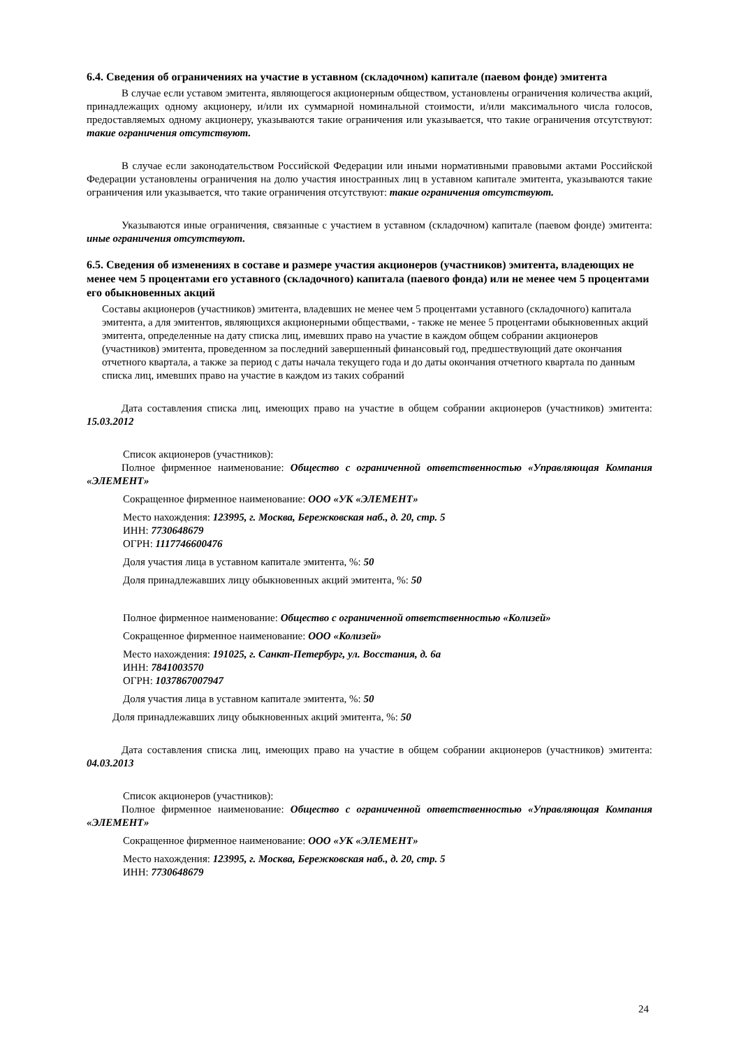6.4. Сведения об ограничениях на участие в уставном (складочном) капитале (паевом фонде) эмитента
В случае если уставом эмитента, являющегося акционерным обществом, установлены ограничения количества акций, принадлежащих одному акционеру, и/или их суммарной номинальной стоимости, и/или максимального числа голосов, предоставляемых одному акционеру, указываются такие ограничения или указывается, что такие ограничения отсутствуют: такие ограничения отсутствуют.
В случае если законодательством Российской Федерации или иными нормативными правовыми актами Российской Федерации установлены ограничения на долю участия иностранных лиц в уставном капитале эмитента, указываются такие ограничения или указывается, что такие ограничения отсутствуют: такие ограничения отсутствуют.
Указываются иные ограничения, связанные с участием в уставном (складочном) капитале (паевом фонде) эмитента: иные ограничения отсутствуют.
6.5. Сведения об изменениях в составе и размере участия акционеров (участников) эмитента, владеющих не менее чем 5 процентами его уставного (складочного) капитала (паевого фонда) или не менее чем 5 процентами его обыкновенных акций
Составы акционеров (участников) эмитента, владевших не менее чем 5 процентами уставного (складочного) капитала эмитента, а для эмитентов, являющихся акционерными обществами, - также не менее 5 процентами обыкновенных акций эмитента, определенные на дату списка лиц, имевших право на участие в каждом общем собрании акционеров (участников) эмитента, проведенном за последний завершенный финансовый год, предшествующий дате окончания отчетного квартала, а также за период с даты начала текущего года и до даты окончания отчетного квартала по данным списка лиц, имевших право на участие в каждом из таких собраний
Дата составления списка лиц, имеющих право на участие в общем собрании акционеров (участников) эмитента: 15.03.2012
Список акционеров (участников):
Полное фирменное наименование: Общество с ограниченной ответственностью «Управляющая Компания «ЭЛЕМЕНТ»
Сокращенное фирменное наименование: ООО «УК «ЭЛЕМЕНТ»
Место нахождения: 123995, г. Москва, Бережковская наб., д. 20, стр. 5
ИНН: 7730648679
ОГРН: 1117746600476
Доля участия лица в уставном капитале эмитента, %: 50
Доля принадлежавших лицу обыкновенных акций эмитента, %: 50
Полное фирменное наименование: Общество с ограниченной ответственностью «Колизей»
Сокращенное фирменное наименование: ООО «Колизей»
Место нахождения: 191025, г. Санкт-Петербург, ул. Восстания, д. 6а
ИНН: 7841003570
ОГРН: 1037867007947
Доля участия лица в уставном капитале эмитента, %: 50
Доля принадлежавших лицу обыкновенных акций эмитента, %: 50
Дата составления списка лиц, имеющих право на участие в общем собрании акционеров (участников) эмитента: 04.03.2013
Список акционеров (участников):
Полное фирменное наименование: Общество с ограниченной ответственностью «Управляющая Компания «ЭЛЕМЕНТ»
Сокращенное фирменное наименование: ООО «УК «ЭЛЕМЕНТ»
Место нахождения: 123995, г. Москва, Бережковская наб., д. 20, стр. 5
ИНН: 7730648679
24